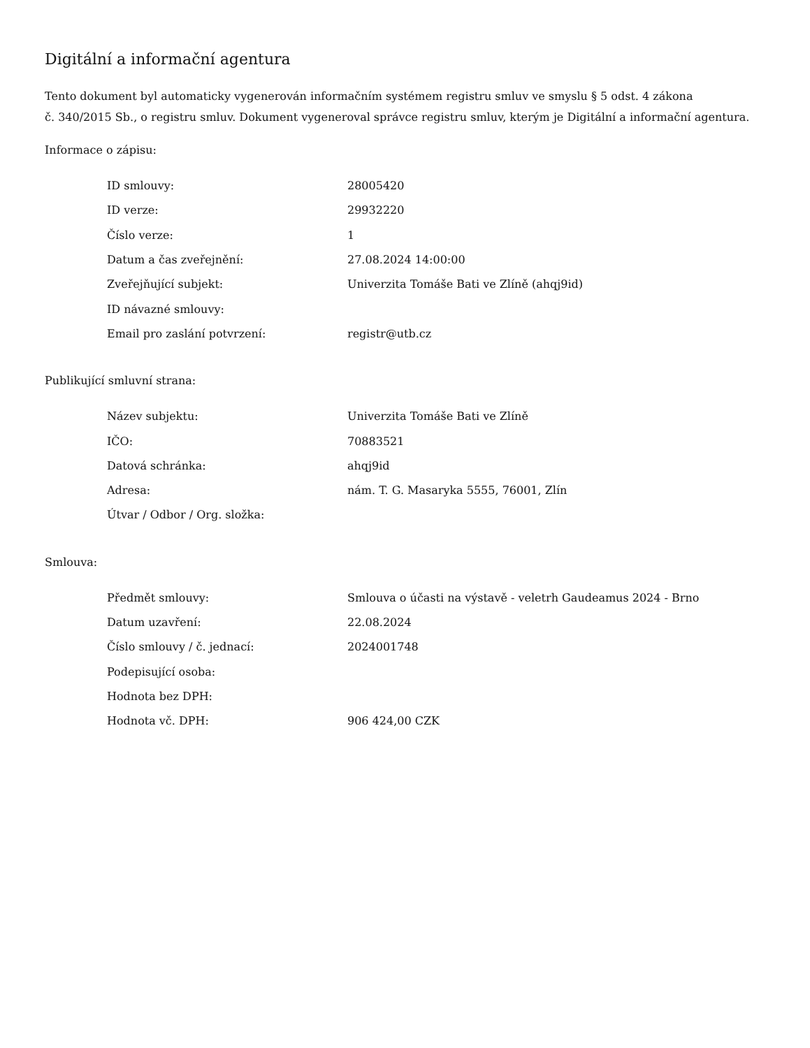Digitální a informační agentura
Tento dokument byl automaticky vygenerován informačním systémem registru smluv ve smyslu § 5 odst. 4 zákona
č. 340/2015 Sb., o registru smluv. Dokument vygeneroval správce registru smluv, kterým je Digitální a informační agentura.
Informace o zápisu:
| ID smlouvy: | 28005420 |
| ID verze: | 29932220 |
| Číslo verze: | 1 |
| Datum a čas zveřejnění: | 27.08.2024 14:00:00 |
| Zveřejňující subjekt: | Univerzita Tomáše Bati ve Zlíně (ahqj9id) |
| ID návazné smlouvy: | |
| Email pro zaslání potvrzení: | registr@utb.cz |
Publikující smluvní strana:
| Název subjektu: | Univerzita Tomáše Bati ve Zlíně |
| IČO: | 70883521 |
| Datová schránka: | ahqj9id |
| Adresa: | nám. T. G. Masaryka 5555, 76001, Zlín |
| Útvar / Odbor / Org. složka: | |
Smlouva:
| Předmět smlouvy: | Smlouva o účasti na výstavě - veletrh Gaudeamus 2024 - Brno |
| Datum uzavření: | 22.08.2024 |
| Číslo smlouvy / č. jednací: | 2024001748 |
| Podepisující osoba: | |
| Hodnota bez DPH: | |
| Hodnota vč. DPH: | 906 424,00 CZK |